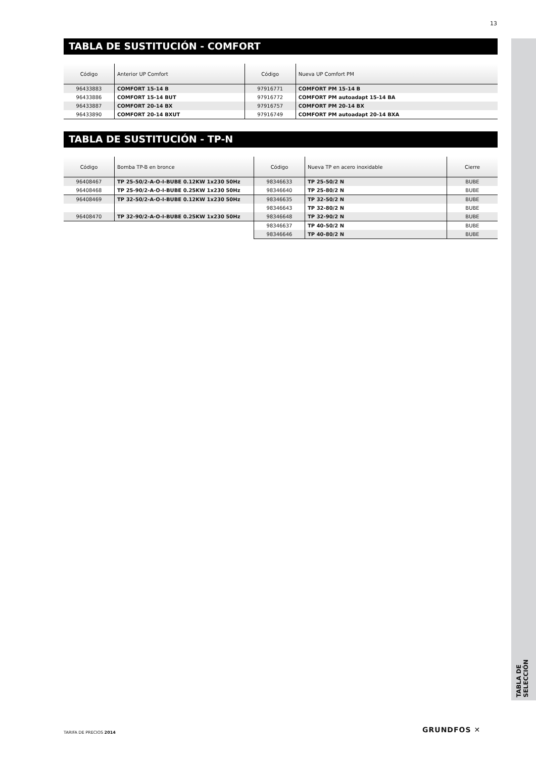13
TABLA DE SELECCIÓN
TABLA DE SUSTITUCIÓN - COMFORT
| Código | Anterior UP Comfort | Código | Nueva UP Comfort PM |
| --- | --- | --- | --- |
| 96433883 | COMFORT 15-14 B | 97916771 | COMFORT PM 15-14 B |
| 96433886 | COMFORT 15-14 BUT | 97916772 | COMFORT PM autoadapt 15-14 BA |
| 96433887 | COMFORT 20-14 BX | 97916757 | COMFORT PM 20-14 BX |
| 96433890 | COMFORT 20-14 BXUT | 97916749 | COMFORT PM autoadapt 20-14 BXA |
TABLA DE SUSTITUCIÓN - TP-N
| Código | Bomba TP-B en bronce | Código | Nueva TP en acero inoxidable | Cierre |
| --- | --- | --- | --- | --- |
| 96408467 | TP 25-50/2-A-O-I-BUBE 0.12KW 1x230 50Hz | 98346633 | TP 25-50/2 N | BUBE |
| 96408468 | TP 25-90/2-A-O-I-BUBE 0.25KW 1x230 50Hz | 98346640 | TP 25-80/2 N | BUBE |
| 96408469 | TP 32-50/2-A-O-I-BUBE 0.12KW 1x230 50Hz | 98346635 | TP 32-50/2 N | BUBE |
| | | 98346643 | TP 32-80/2 N | BUBE |
| 96408470 | TP 32-90/2-A-O-I-BUBE 0.25KW 1x230 50Hz | 98346648 | TP 32-90/2 N | BUBE |
| | | 98346637 | TP 40-50/2 N | BUBE |
| | | 98346646 | TP 40-80/2 N | BUBE |
TARIFA DE PRECIOS 2014 GRUNDFOS ✕